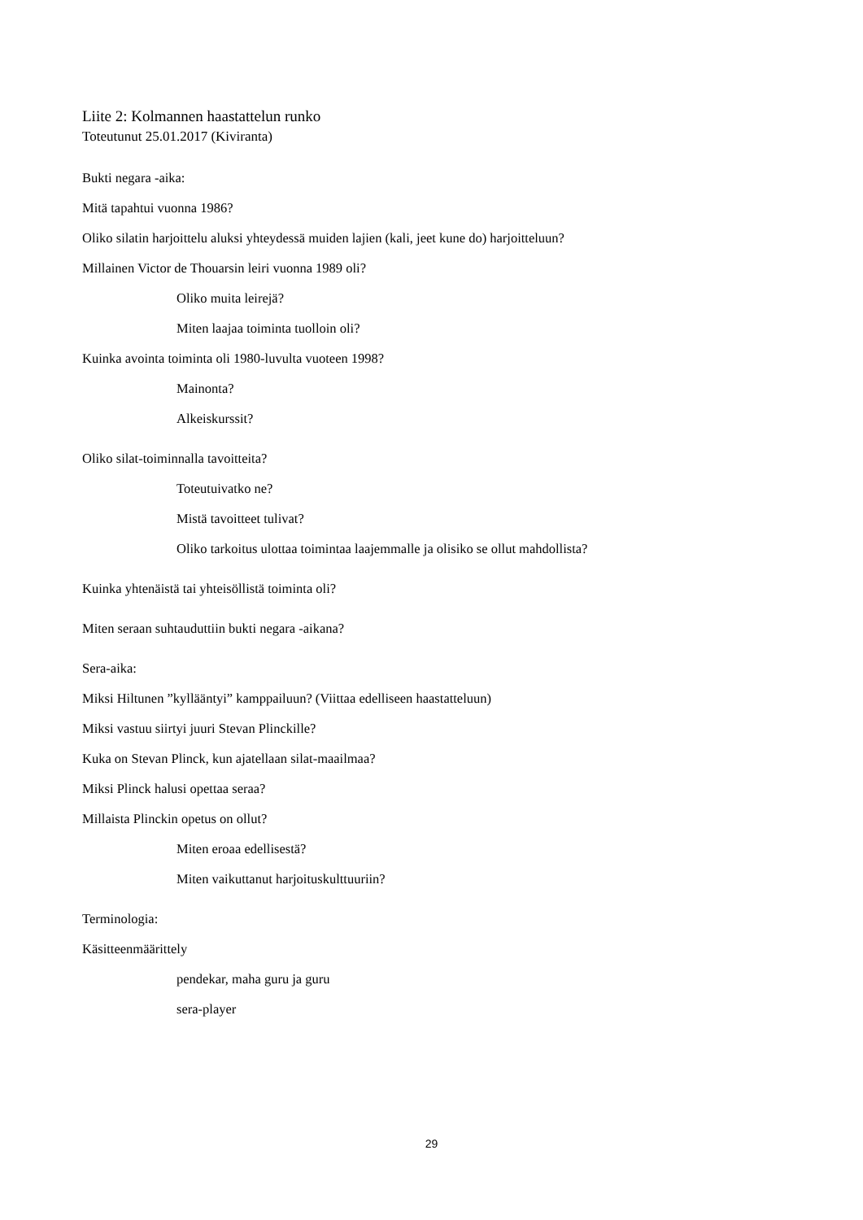Liite 2: Kolmannen haastattelun runko
Toteutunut 25.01.2017 (Kiviranta)
Bukti negara -aika:
Mitä tapahtui vuonna 1986?
Oliko silatin harjoittelu aluksi yhteydessä muiden lajien (kali, jeet kune do) harjoitteluun?
Millainen Victor de Thouarsin leiri vuonna 1989 oli?
Oliko muita leirejä?
Miten laajaa toiminta tuolloin oli?
Kuinka avointa toiminta oli 1980-luvulta vuoteen 1998?
Mainonta?
Alkeiskurssit?
Oliko silat-toiminnalla tavoitteita?
Toteutuivatko ne?
Mistä tavoitteet tulivat?
Oliko tarkoitus ulottaa toimintaa laajemmalle ja olisiko se ollut mahdollista?
Kuinka yhtenäistä tai yhteisöllistä toiminta oli?
Miten seraan suhtauduttiin bukti negara -aikana?
Sera-aika:
Miksi Hiltunen ”kyllääntyi” kamppailuun? (Viittaa edelliseen haastatteluun)
Miksi vastuu siirtyi juuri Stevan Plinckille?
Kuka on Stevan Plinck, kun ajatellaan silat-maailmaa?
Miksi Plinck halusi opettaa seraa?
Millaista Plinckin opetus on ollut?
Miten eroaa edellisestä?
Miten vaikuttanut harjoituskulttuuriin?
Terminologia:
Käsitteenmäärittely
pendekar, maha guru ja guru
sera-player
29